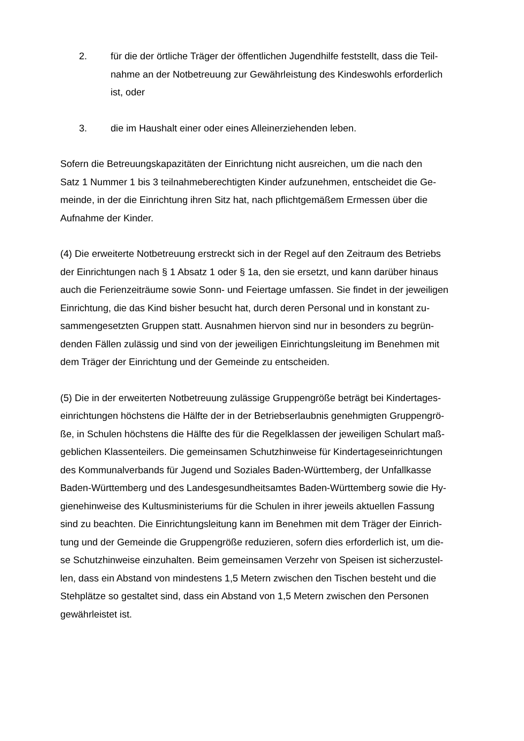2. für die der örtliche Träger der öffentlichen Jugendhilfe feststellt, dass die Teil-
nahme an der Notbetreuung zur Gewährleistung des Kindeswohls erforderlich
ist, oder
3. die im Haushalt einer oder eines Alleinerziehenden leben.
Sofern die Betreuungskapazitäten der Einrichtung nicht ausreichen, um die nach den
Satz 1 Nummer 1 bis 3 teilnahmeberechtigten Kinder aufzunehmen, entscheidet die Ge-
meinde, in der die Einrichtung ihren Sitz hat, nach pflichtgemäßem Ermessen über die
Aufnahme der Kinder.
(4) Die erweiterte Notbetreuung erstreckt sich in der Regel auf den Zeitraum des Betriebs
der Einrichtungen nach § 1 Absatz 1 oder § 1a, den sie ersetzt, und kann darüber hinaus
auch die Ferienzeiträume sowie Sonn- und Feiertage umfassen. Sie findet in der jeweiligen
Einrichtung, die das Kind bisher besucht hat, durch deren Personal und in konstant zu-
sammengesetzten Gruppen statt. Ausnahmen hiervon sind nur in besonders zu begrün-
denden Fällen zulässig und sind von der jeweiligen Einrichtungsleitung im Benehmen mit
dem Träger der Einrichtung und der Gemeinde zu entscheiden.
(5) Die in der erweiterten Notbetreuung zulässige Gruppengröße beträgt bei Kindertages-
einrichtungen höchstens die Hälfte der in der Betriebserlaubnis genehmigten Gruppengrö-
ße, in Schulen höchstens die Hälfte des für die Regelklassen der jeweiligen Schulart maß-
geblichen Klassenteilers. Die gemeinsamen Schutzhinweise für Kindertageseinrichtungen
des Kommunalverbands für Jugend und Soziales Baden-Württemberg, der Unfallkasse
Baden-Württemberg und des Landesgesundheitsamtes Baden-Württemberg sowie die Hy-
gienehinweise des Kultusministeriums für die Schulen in ihrer jeweils aktuellen Fassung
sind zu beachten. Die Einrichtungsleitung kann im Benehmen mit dem Träger der Einrich-
tung und der Gemeinde die Gruppengröße reduzieren, sofern dies erforderlich ist, um die-
se Schutzhinweise einzuhalten. Beim gemeinsamen Verzehr von Speisen ist sicherzustel-
len, dass ein Abstand von mindestens 1,5 Metern zwischen den Tischen besteht und die
Stehplätze so gestaltet sind, dass ein Abstand von 1,5 Metern zwischen den Personen
gewährleistet ist.